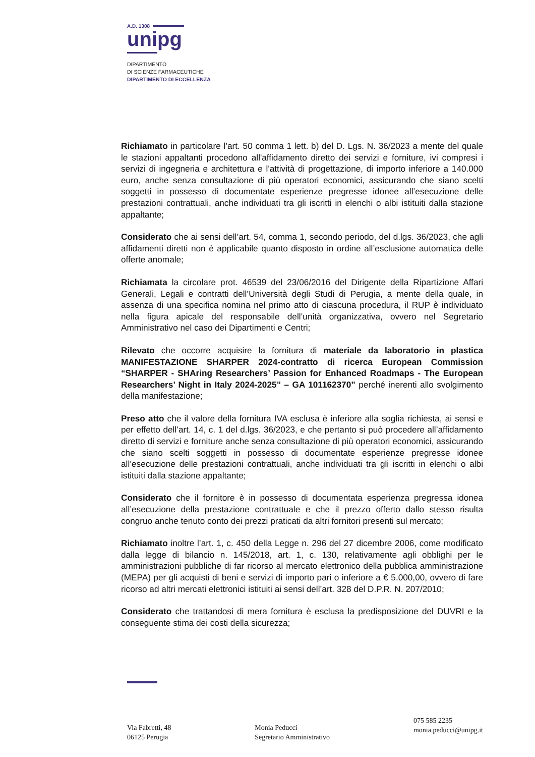A.D. 1308
unipg
DIPARTIMENTO
DI SCIENZE FARMACEUTICHE
DIPARTIMENTO DI ECCELLENZA
Richiamato in particolare l’art. 50 comma 1 lett. b) del D. Lgs. N. 36/2023 a mente del quale le stazioni appaltanti procedono all'affidamento diretto dei servizi e forniture, ivi compresi i servizi di ingegneria e architettura e l'attività di progettazione, di importo inferiore a 140.000 euro, anche senza consultazione di più operatori economici, assicurando che siano scelti soggetti in possesso di documentate esperienze pregresse idonee all’esecuzione delle prestazioni contrattuali, anche individuati tra gli iscritti in elenchi o albi istituiti dalla stazione appaltante;
Considerato che ai sensi dell’art. 54, comma 1, secondo periodo, del d.lgs. 36/2023, che agli affidamenti diretti non è applicabile quanto disposto in ordine all’esclusione automatica delle offerte anomale;
Richiamata la circolare prot. 46539 del 23/06/2016 del Dirigente della Ripartizione Affari Generali, Legali e contratti dell’Università degli Studi di Perugia, a mente della quale, in assenza di una specifica nomina nel primo atto di ciascuna procedura, il RUP è individuato nella figura apicale del responsabile dell’unità organizzativa, ovvero nel Segretario Amministrativo nel caso dei Dipartimenti e Centri;
Rilevato che occorre acquisire la fornitura di materiale da laboratorio in plastica MANIFESTAZIONE SHARPER 2024-contratto di ricerca European Commission “SHARPER - SHAring Researchers’ Passion for Enhanced Roadmaps - The European Researchers’ Night in Italy 2024-2025” – GA 101162370” perché inerenti allo svolgimento della manifestazione;
Preso atto che il valore della fornitura IVA esclusa è inferiore alla soglia richiesta, ai sensi e per effetto dell’art. 14, c. 1 del d.lgs. 36/2023, e che pertanto si può procedere all’affidamento diretto di servizi e forniture anche senza consultazione di più operatori economici, assicurando che siano scelti soggetti in possesso di documentate esperienze pregresse idonee all’esecuzione delle prestazioni contrattuali, anche individuati tra gli iscritti in elenchi o albi istituiti dalla stazione appaltante;
Considerato che il fornitore è in possesso di documentata esperienza pregressa idonea all’esecuzione della prestazione contrattuale e che il prezzo offerto dallo stesso risulta congruo anche tenuto conto dei prezzi praticati da altri fornitori presenti sul mercato;
Richiamato inoltre l’art. 1, c. 450 della Legge n. 296 del 27 dicembre 2006, come modificato dalla legge di bilancio n. 145/2018, art. 1, c. 130, relativamente agli obblighi per le amministrazioni pubbliche di far ricorso al mercato elettronico della pubblica amministrazione (MEPA) per gli acquisti di beni e servizi di importo pari o inferiore a € 5.000,00, ovvero di fare ricorso ad altri mercati elettronici istituiti ai sensi dell’art. 328 del D.P.R. N. 207/2010;
Considerato che trattandosi di mera fornitura è esclusa la predisposizione del DUVRI e la conseguente stima dei costi della sicurezza;
Via Fabretti, 48
06125 Perugia
Monia Peducci
Segretario Amministrativo
075 585 2235
monia.peducci@unipg.it